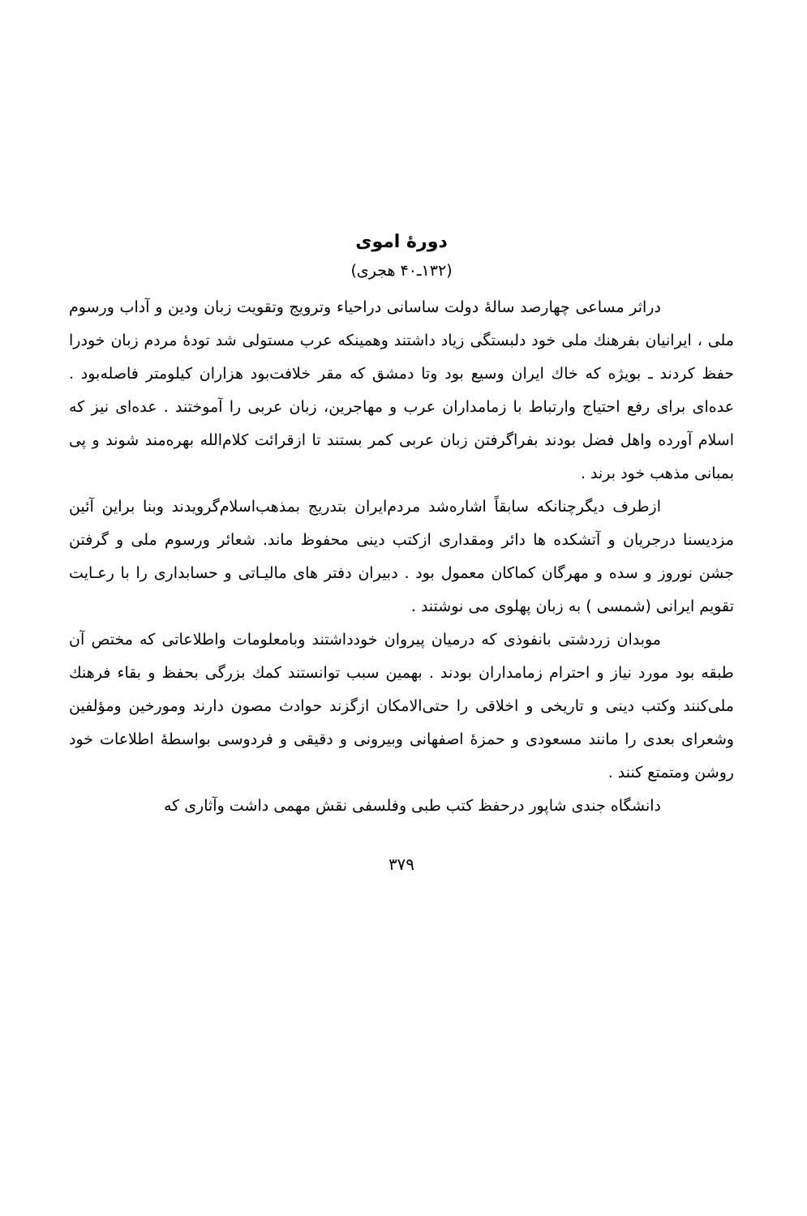دورهٔ اموی
(۱۳۲ـ۴۰ هجری)
دراثر مساعی چهارصد سالهٔ دولت ساسانی دراحیاء وترویج وتقویت زبان ودین و آداب ورسوم ملی ، ایرانیان بفرهنك ملی خود دلبستگی زیاد داشتند وهمینکه عرب مستولی شد تودهٔ مردم زبان خودرا حفظ کردند ـ بویژه که خاك ایران وسیع بود وتا دمشق که مقر خلافت‌بود هزاران کیلومتر فاصله‌بود . عده‌ای برای رفع احتیاج وارتباط با زمامداران عرب و مهاجرین، زبان عربی را آموختند . عده‌ای نیز که اسلام آورده واهل فضل بودند بفراگرفتن زبان عربی کمر بستند تا ازقرائت کلام‌الله بهره‌مند شوند و پی بمبانی مذهب خود برند .
ازطرف دیگرچنانکه سابقاً اشاره‌شد مردم‌ایران بتدریج بمذهب‌اسلام‌گرویدند وبنا براین آئین مزدیسنا درجریان و آتشکده ها دائر ومقداری ازکتب دینی محفوظ ماند. شعائر ورسوم ملی و گرفتن جشن نوروز و سده و مهرگان کماکان معمول بود . دبیران دفتر های مالیـاتی و حسابداری را با رعـایت تقویم ایرانی (شمسی ) به زبان پهلوی می نوشتند .
موبدان زردشتی بانفوذی که درمیان پیروان خودداشتند وبامعلومات واطلاعاتی که مختص آن طبقه بود مورد نیاز و احترام زمامداران بودند . بهمین سبب توانستند کمك بزرگی بحفظ و بقاء فرهنك ملی‌کنند وکتب دینی و تاریخی و اخلاقی را حتی‌الامکان ازگزند حوادث مصون دارند ومورخین ومؤلفین وشعرای بعدی را مانند مسعودی و حمزهٔ اصفهانی وبیرونی و دقیقی و فردوسی بواسطهٔ اطلاعات خود روشن ومتمتع کنند .
دانشگاه جندی شاپور درحفظ کتب طبی وفلسفی نقش مهمی داشت وآثاری که
۳۷۹